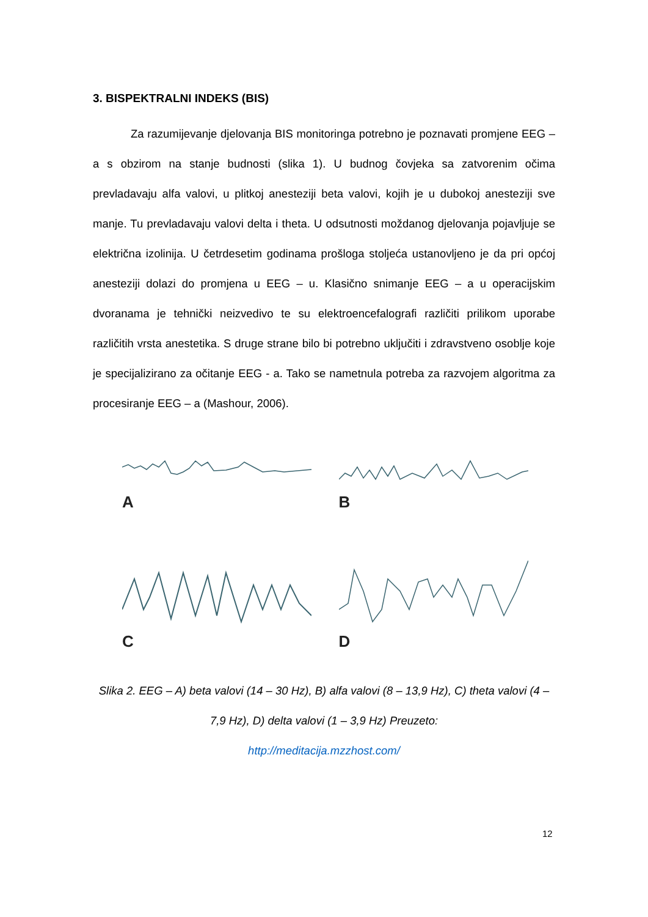3. BISPEKTRALNI INDEKS (BIS)
Za razumijevanje djelovanja BIS monitoringa potrebno je poznavati promjene EEG – a s obzirom na stanje budnosti (slika 1). U budnog čovjeka sa zatvorenim očima prevladavaju alfa valovi, u plitkoj anesteziji beta valovi, kojih je u dubokoj anesteziji sve manje. Tu prevladavaju valovi delta i theta. U odsutnosti moždanog djelovanja pojavljuje se električna izolinija. U četrdesetim godinama prošloga stoljeća ustanovljeno je da pri općoj anesteziji dolazi do promjena u EEG – u. Klasično snimanje EEG – a u operacijskim dvoranama je tehnički neizvedivo te su elektroencefalografi različiti prilikom uporabe različitih vrsta anestetika. S druge strane bilo bi potrebno uključiti i zdravstveno osoblje koje je specijalizirano za očitanje EEG - a. Tako se nametnula potreba za razvojem algoritma za procesiranje EEG – a (Mashour, 2006).
A
B
C
D
Slika 2. EEG – A) beta valovi (14 – 30 Hz), B) alfa valovi (8 – 13,9 Hz), C) theta valovi (4 – 7,9 Hz), D) delta valovi (1 – 3,9 Hz) Preuzeto:
http://meditacija.mzzhost.com/
12